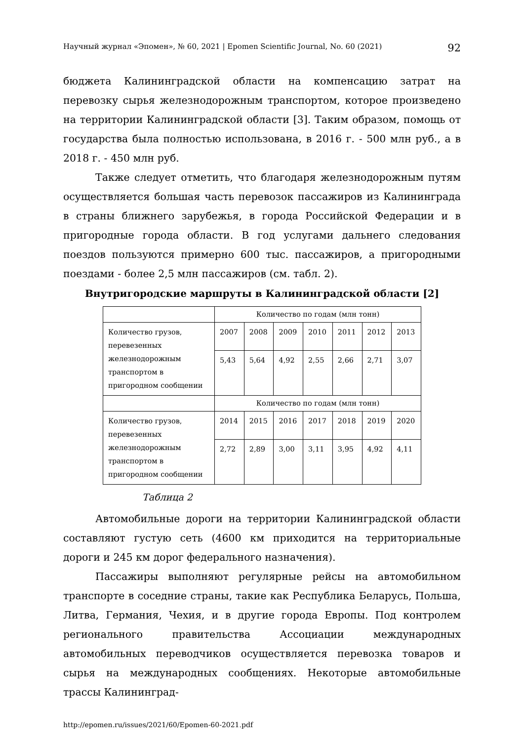Научный журнал «Эпомен», № 60, 2021 | Epomen Scientific Journal, No. 60 (2021) 92
бюджета Калининградской области на компенсацию затрат на перевозку сырья железнодорожным транспортом, которое произведено на территории Калининградской области [3]. Таким образом, помощь от государства была полностью использована, в 2016 г. - 500 млн руб., а в 2018 г. - 450 млн руб.
Также следует отметить, что благодаря железнодорожным путям осуществляется большая часть перевозок пассажиров из Калининграда в страны ближнего зарубежья, в города Российской Федерации и в пригородные города области. В год услугами дальнего следования поездов пользуются примерно 600 тыс. пассажиров, а пригородными поездами - более 2,5 млн пассажиров (см. табл. 2).
Внутригородские маршруты в Калининградской области [2]
| | Количество по годам (млн тонн) | | | | | | |
| Количество грузов, перевезенных железнодорожным транспортом в пригородном сообщении | 2007 | 2008 | 2009 | 2010 | 2011 | 2012 | 2013 |
| | 5,43 | 5,64 | 4,92 | 2,55 | 2,66 | 2,71 | 3,07 |
| | Количество по годам (млн тонн) | | | | | | |
| Количество грузов, перевезенных железнодорожным транспортом в пригородном сообщении | 2014 | 2015 | 2016 | 2017 | 2018 | 2019 | 2020 |
| | 2,72 | 2,89 | 3,00 | 3,11 | 3,95 | 4,92 | 4,11 |
Таблица 2
Автомобильные дороги на территории Калининградской области составляют густую сеть (4600 км приходится на территориальные дороги и 245 км дорог федерального назначения).
Пассажиры выполняют регулярные рейсы на автомобильном транспорте в соседние страны, такие как Республика Беларусь, Польша, Литва, Германия, Чехия, и в другие города Европы. Под контролем регионального правительства Ассоциации международных автомобильных переводчиков осуществляется перевозка товаров и сырья на международных сообщениях. Некоторые автомобильные трассы Калининград-
http://epomen.ru/issues/2021/60/Epomen-60-2021.pdf